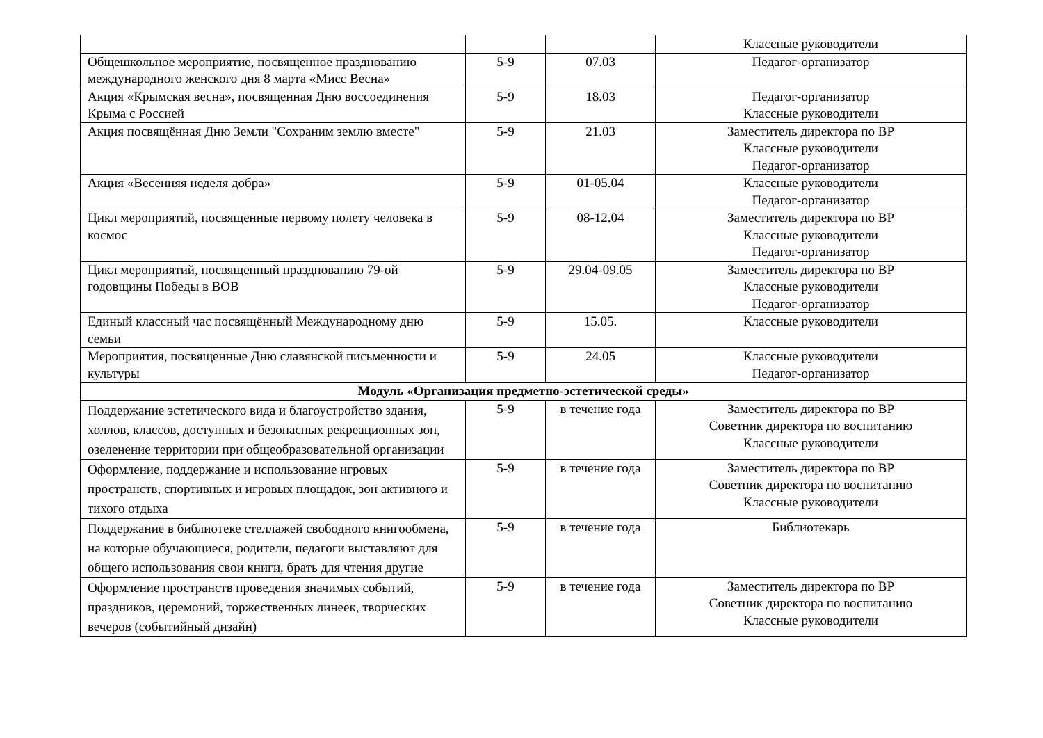| | | | Классные руководители |
| Общешкольное мероприятие, посвященное празднованию международного женского дня 8 марта «Мисс Весна» | 5-9 | 07.03 | Педагог-организатор |
| Акция «Крымская весна», посвященная Дню воссоединения Крыма с Россией | 5-9 | 18.03 | Педагог-организатор Классные руководители |
| Акция посвящённая Дню Земли "Сохраним землю вместе" | 5-9 | 21.03 | Заместитель директора по ВР Классные руководители Педагог-организатор |
| Акция «Весенняя неделя добра» | 5-9 | 01-05.04 | Классные руководители Педагог-организатор |
| Цикл мероприятий, посвященные первому полету человека в космос | 5-9 | 08-12.04 | Заместитель директора по ВР Классные руководители Педагог-организатор |
| Цикл мероприятий, посвященный празднованию 79-ой годовщины Победы в ВОВ | 5-9 | 29.04-09.05 | Заместитель директора по ВР Классные руководители Педагог-организатор |
| Единый классный час посвящённый Международному дню семьи | 5-9 | 15.05. | Классные руководители |
| Мероприятия, посвященные Дню славянской письменности и культуры | 5-9 | 24.05 | Классные руководители Педагог-организатор |
| Модуль «Организация предметно-эстетической среды» | | | |
| Поддержание эстетического вида и благоустройство здания, холлов, классов, доступных и безопасных рекреационных зон, озеленение территории при общеобразовательной организации | 5-9 | в течение года | Заместитель директора по ВР Советник директора по воспитанию Классные руководители |
| Оформление, поддержание и использование игровых пространств, спортивных и игровых площадок, зон активного и тихого отдыха | 5-9 | в течение года | Заместитель директора по ВР Советник директора по воспитанию Классные руководители |
| Поддержание в библиотеке стеллажей свободного книгообмена, на которые обучающиеся, родители, педагоги выставляют для общего использования свои книги, брать для чтения другие | 5-9 | в течение года | Библиотекарь |
| Оформление пространств проведения значимых событий, праздников, церемоний, торжественных линеек, творческих вечеров (событийный дизайн) | 5-9 | в течение года | Заместитель директора по ВР Советник директора по воспитанию Классные руководители |